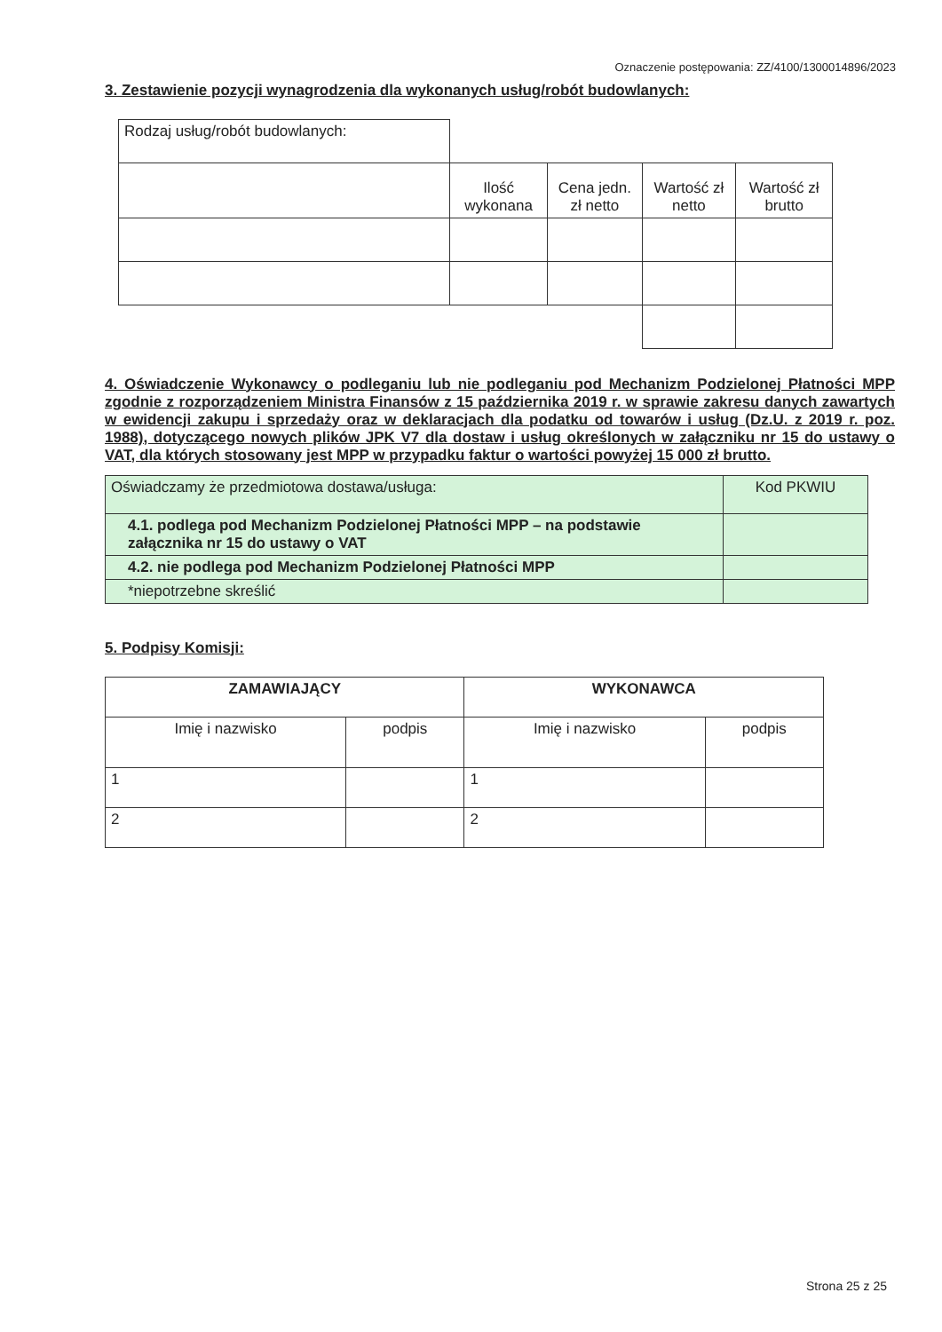Oznaczenie postępowania: ZZ/4100/1300014896/2023
3. Zestawienie pozycji wynagrodzenia dla wykonanych usług/robót budowlanych:
| Rodzaj usług/robót budowlanych: | | | | |
| | Ilość wykonana | Cena jedn. zł netto | Wartość zł netto | Wartość zł brutto |
4. Oświadczenie Wykonawcy o podleganiu lub nie podleganiu pod Mechanizm Podzielonej Płatności MPP zgodnie z rozporządzeniem Ministra Finansów z 15 października 2019 r. w sprawie zakresu danych zawartych w ewidencji zakupu i sprzedaży oraz w deklaracjach dla podatku od towarów i usług (Dz.U. z 2019 r. poz. 1988), dotyczącego nowych plików JPK V7 dla dostaw i usług określonych w załączniku nr 15 do ustawy o VAT, dla których stosowany jest MPP w przypadku faktur o wartości powyżej 15 000 zł brutto.
| Oświadczamy że przedmiotowa dostawa/usługa: | Kod PKWIU |
| 4.1. podlega pod Mechanizm Podzielonej Płatności MPP – na podstawie załącznika nr 15 do ustawy o VAT | |
| 4.2. nie podlega pod Mechanizm Podzielonej Płatności MPP | |
| *niepotrzebne skreślić | |
5. Podpisy Komisji:
| ZAMAWIAJĄCY | | WYKONAWCA | |
| --- | --- | --- | --- |
| Imię i nazwisko | podpis | Imię i nazwisko | podpis |
| 1 | | 1 | |
| 2 | | 2 | |
Strona 25 z 25